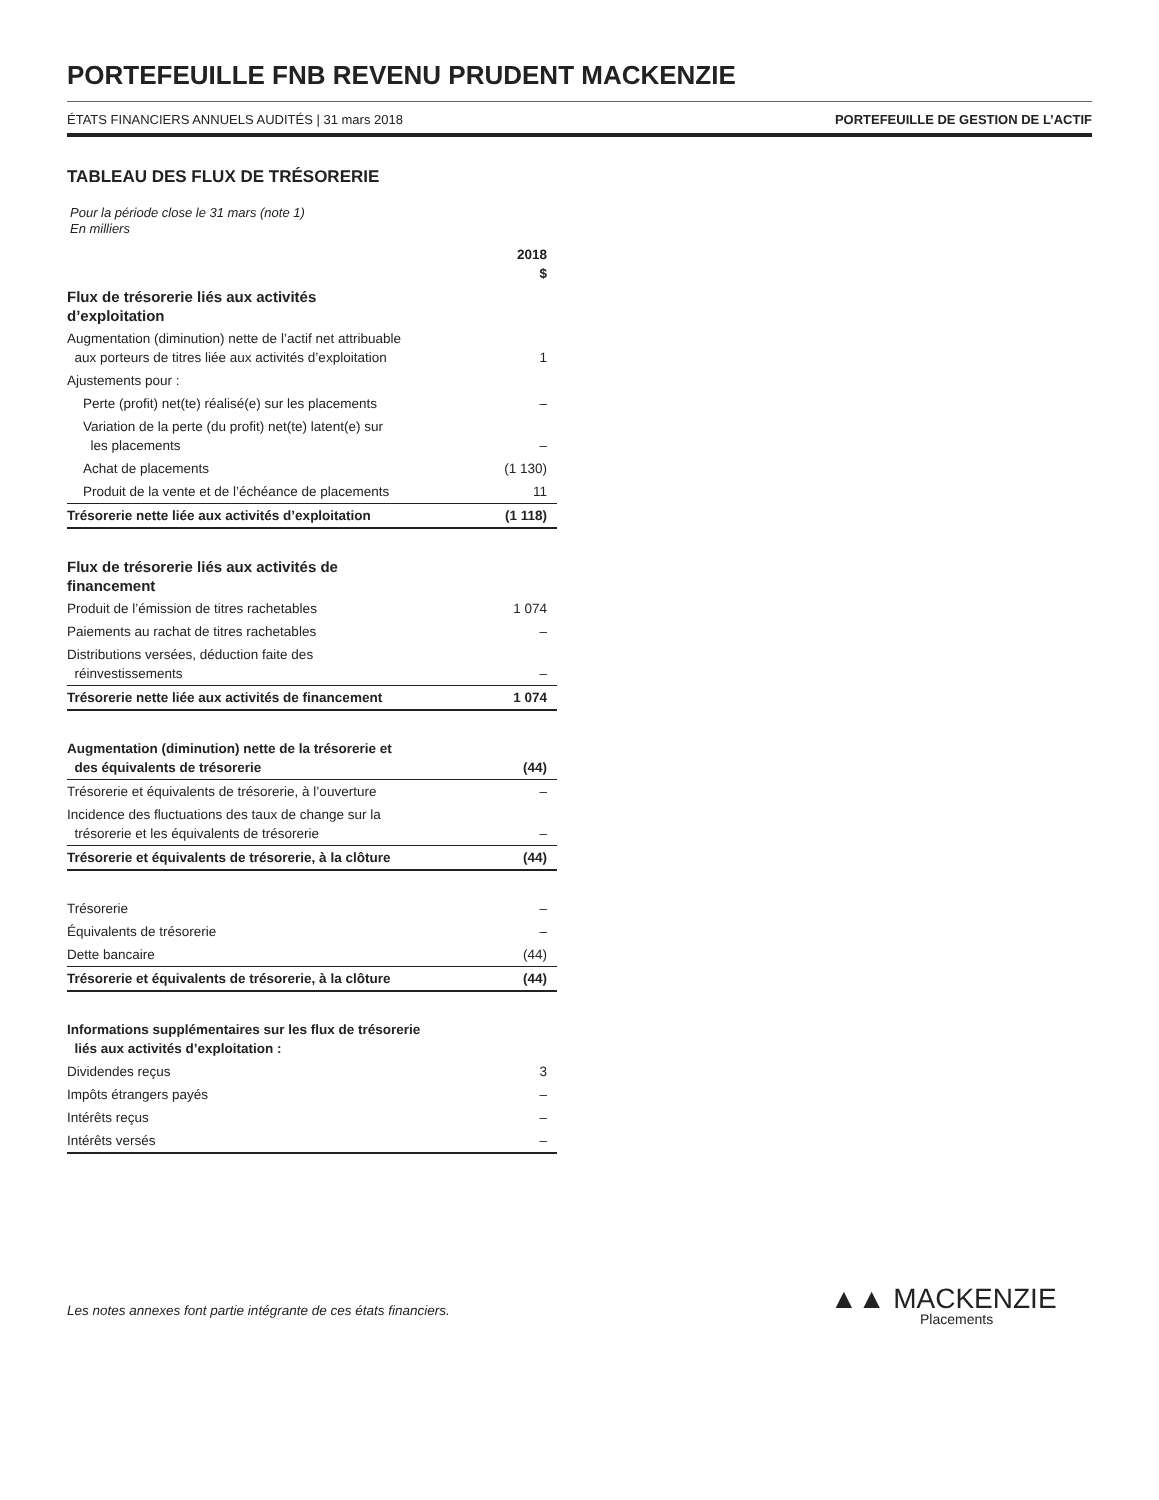PORTEFEUILLE FNB REVENU PRUDENT MACKENZIE
ÉTATS FINANCIERS ANNUELS AUDITÉS | 31 mars 2018 PORTEFEUILLE DE GESTION DE L’ACTIF
TABLEAU DES FLUX DE TRÉSORERIE
Pour la période close le 31 mars (note 1)
En milliers
| | 2018 $ |
| --- | --- |
| Flux de trésorerie liés aux activités d’exploitation | |
| Augmentation (diminution) nette de l’actif net attribuable aux porteurs de titres liée aux activités d’exploitation | 1 |
| Ajustements pour : | |
| Perte (profit) net(te) réalisé(e) sur les placements | – |
| Variation de la perte (du profit) net(te) latent(e) sur les placements | – |
| Achat de placements | (1 130) |
| Produit de la vente et de l’échéance de placements | 11 |
| Trésorerie nette liée aux activités d’exploitation | (1 118) |
| Flux de trésorerie liés aux activités de financement | |
| Produit de l’émission de titres rachetables | 1 074 |
| Paiements au rachat de titres rachetables | – |
| Distributions versées, déduction faite des réinvestissements | – |
| Trésorerie nette liée aux activités de financement | 1 074 |
| Augmentation (diminution) nette de la trésorerie et des équivalents de trésorerie | (44) |
| Trésorerie et équivalents de trésorerie, à l’ouverture | – |
| Incidence des fluctuations des taux de change sur la trésorerie et les équivalents de trésorerie | – |
| Trésorerie et équivalents de trésorerie, à la clôture | (44) |
| Trésorerie | – |
| Équivalents de trésorerie | – |
| Dette bancaire | (44) |
| Trésorerie et équivalents de trésorerie, à la clôture | (44) |
| Informations supplémentaires sur les flux de trésorerie liés aux activités d’exploitation : | |
| Dividendes reçus | 3 |
| Impôts étrangers payés | – |
| Intérêts reçus | – |
| Intérêts versés | – |
Les notes annexes font partie intégrante de ces états financiers.
▲▲ MACKENZIE
Placements